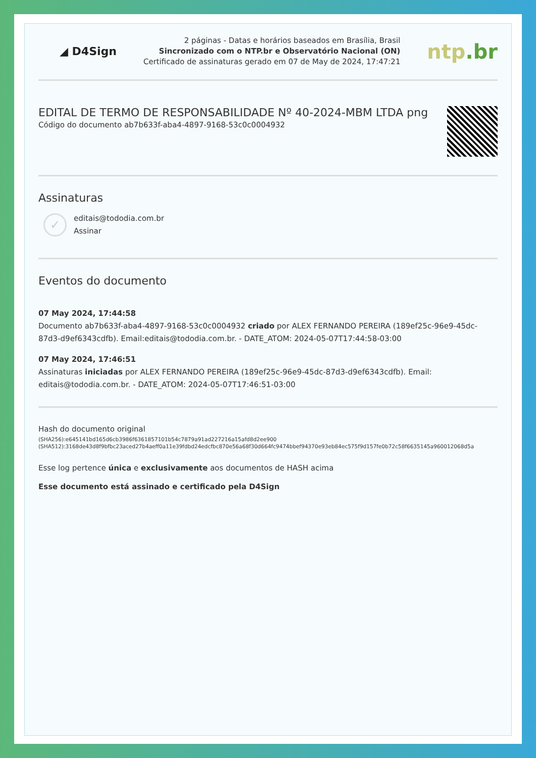◢ D4Sign
2 páginas - Datas e horários baseados em Brasília, Brasil
Sincronizado com o NTP.br e Observatório Nacional (ON)
Certificado de assinaturas gerado em 07 de May de 2024, 17:47:21
ntp.br
EDITAL DE TERMO DE RESPONSABILIDADE Nº 40-2024-MBM LTDA png
Código do documento ab7b633f-aba4-4897-9168-53c0c0004932
Assinaturas
✓
editais@tododia.com.br
Assinar
Eventos do documento
07 May 2024, 17:44:58
Documento ab7b633f-aba4-4897-9168-53c0c0004932 criado por ALEX FERNANDO PEREIRA (189ef25c-96e9-45dc-87d3-d9ef6343cdfb). Email:editais@tododia.com.br. - DATE_ATOM: 2024-05-07T17:44:58-03:00
07 May 2024, 17:46:51
Assinaturas iniciadas por ALEX FERNANDO PEREIRA (189ef25c-96e9-45dc-87d3-d9ef6343cdfb). Email: editais@tododia.com.br. - DATE_ATOM: 2024-05-07T17:46:51-03:00
Hash do documento original
(SHA256):e645141bd165d6cb3986f6361857101b54c7879a91ad227216a15afd8d2ee900
(SHA512):3168de43d8f9bfbc23aced27b4aeff0a11e39fdbd24edcfbc870e56a68f30d664fc9474bbef94370e93eb84ec575f9d157fe0b72c58f6635145a960012068d5a
Esse log pertence única e exclusivamente aos documentos de HASH acima
Esse documento está assinado e certificado pela D4Sign